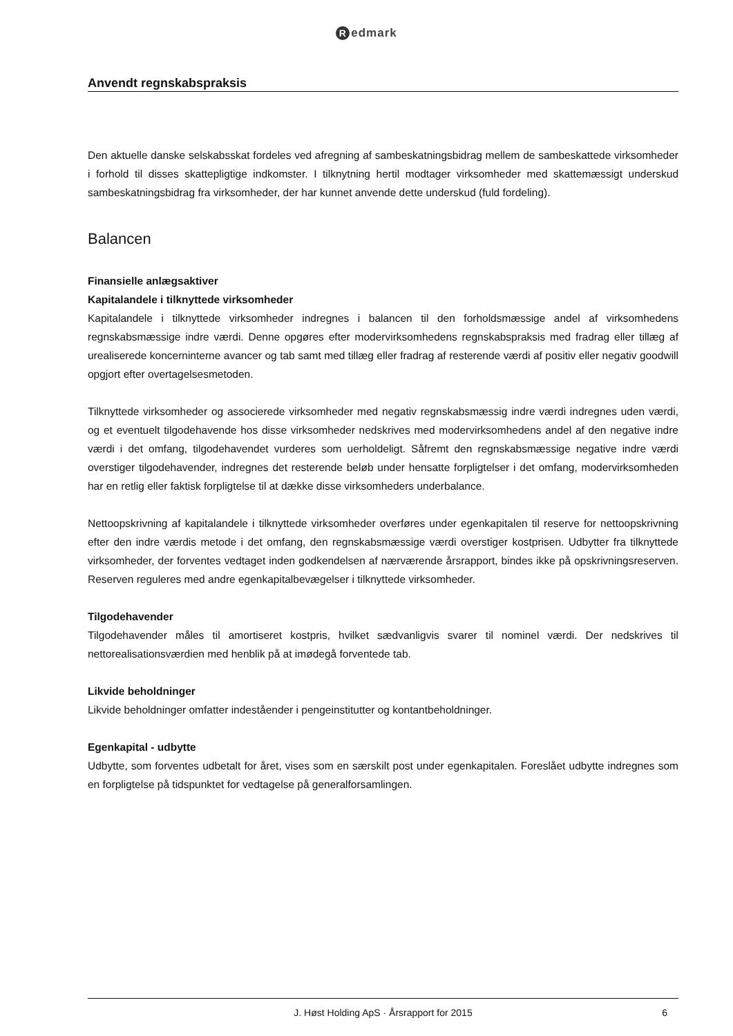Redmark
Anvendt regnskabspraksis
Den aktuelle danske selskabsskat fordeles ved afregning af sambeskatningsbidrag mellem de sambeskattede virksomheder i forhold til disses skattepligtige indkomster. I tilknytning hertil modtager virksomheder med skattemæssigt underskud sambeskatningsbidrag fra virksomheder, der har kunnet anvende dette underskud (fuld fordeling).
Balancen
Finansielle anlægsaktiver
Kapitalandele i tilknyttede virksomheder
Kapitalandele i tilknyttede virksomheder indregnes i balancen til den forholdsmæssige andel af virksomhedens regnskabsmæssige indre værdi. Denne opgøres efter modervirksomhedens regnskabspraksis med fradrag eller tillæg af urealiserede koncerninterne avancer og tab samt med tillæg eller fradrag af resterende værdi af positiv eller negativ goodwill opgjort efter overtagelsesmetoden.
Tilknyttede virksomheder og associerede virksomheder med negativ regnskabsmæssig indre værdi indregnes uden værdi, og et eventuelt tilgodehavende hos disse virksomheder nedskrives med modervirksomhedens andel af den negative indre værdi i det omfang, tilgodehavendet vurderes som uerholdeligt. Såfremt den regnskabsmæssige negative indre værdi overstiger tilgodehavender, indregnes det resterende beløb under hensatte forpligtelser i det omfang, modervirksomheden har en retlig eller faktisk forpligtelse til at dække disse virksomheders underbalance.
Nettoopskrivning af kapitalandele i tilknyttede virksomheder overføres under egenkapitalen til reserve for nettoopskrivning efter den indre værdis metode i det omfang, den regnskabsmæssige værdi overstiger kostprisen. Udbytter fra tilknyttede virksomheder, der forventes vedtaget inden godkendelsen af nærværende årsrapport, bindes ikke på opskrivningsreserven. Reserven reguleres med andre egenkapitalbevægelser i tilknyttede virksomheder.
Tilgodehavender
Tilgodehavender måles til amortiseret kostpris, hvilket sædvanligvis svarer til nominel værdi. Der nedskrives til nettorealisationsværdien med henblik på at imødegå forventede tab.
Likvide beholdninger
Likvide beholdninger omfatter indeståender i pengeinstitutter og kontantbeholdninger.
Egenkapital - udbytte
Udbytte, som forventes udbetalt for året, vises som en særskilt post under egenkapitalen. Foreslået udbytte indregnes som en forpligtelse på tidspunktet for vedtagelse på generalforsamlingen.
J. Høst Holding ApS · Årsrapport for 2015 6